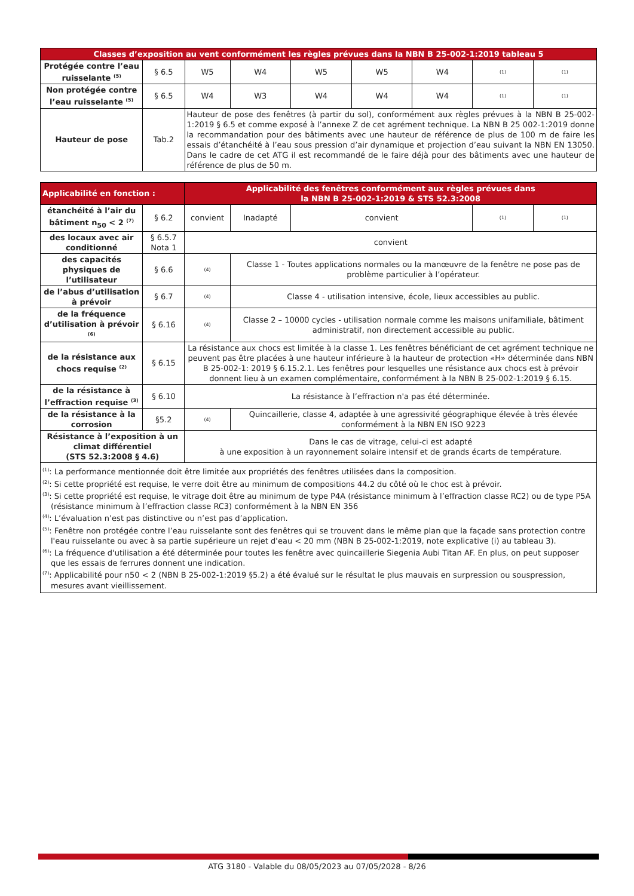| Classes d’exposition au vent conformément les règles prévues dans la NBN B 25-002-1:2019 tableau 5 | | | | | | | | |
| Protégée contre l’eau ruisselante <sup>(5)</sup> | § 6.5 | W5 | W4 | W5 | W5 | W4 | (1) | (1) |
| Non protégée contre l’eau ruisselante <sup>(5)</sup> | § 6.5 | W4 | W3 | W4 | W4 | W4 | (1) | (1) |
| Hauteur de pose | Tab.2 | Hauteur de pose des fenêtres (à partir du sol), conformément aux règles prévues à la NBN B 25-002-1:2019 § 6.5 et comme exposé à l’annexe Z de cet agrément technique. La NBN B 25 002-1:2019 donne la recommandation pour des bâtiments avec une hauteur de référence de plus de 100 m de faire les essais d’étanchéité à l’eau sous pression d’air dynamique et projection d’eau suivant la NBN EN 13050. Dans le cadre de cet ATG il est recommandé de le faire déjà pour des bâtiments avec une hauteur de référence de plus de 50 m. | | | | | | |
| Applicabilité en fonction : | | Applicabilité des fenêtres conformément aux règles prévues dans la NBN B 25-002-1:2019 & STS 52.3:2008 | | | | |
| étanchéité à l’air du bâtiment n<sub>50</sub> < 2 <sup>(7)</sup> | § 6.2 | convient | Inadapté | convient | (1) | (1) |
| des locaux avec air conditionné | § 6.5.7 Nota 1 | convient | | | | |
| des capacités physiques de l’utilisateur | § 6.6 | (4) | Classe 1 - Toutes applications normales ou la manœuvre de la fenêtre ne pose pas de problème particulier à l’opérateur. | | | |
| de l’abus d’utilisation à prévoir | § 6.7 | (4) | Classe 4 - utilisation intensive, école, lieux accessibles au public. | | | |
| de la fréquence d’utilisation à prévoir <sup>(6)</sup> | § 6.16 | (4) | Classe 2 – 10000 cycles - utilisation normale comme les maisons unifamiliale, bâtiment administratif, non directement accessible au public. | | | |
| de la résistance aux chocs requise <sup>(2)</sup> | § 6.15 | La résistance aux chocs est limitée à la classe 1. Les fenêtres bénéficiant de cet agrément technique ne peuvent pas être placées à une hauteur inférieure à la hauteur de protection «H» déterminée dans NBN B 25-002-1: 2019 § 6.15.2.1. Les fenêtres pour lesquelles une résistance aux chocs est à prévoir donnent lieu à un examen complémentaire, conformément à la NBN B 25-002-1:2019 § 6.15. | | | | |
| de la résistance à l’effraction requise <sup>(3)</sup> | § 6.10 | La résistance à l’effraction n'a pas été déterminée. | | | | |
| de la résistance à la corrosion | §5.2 | (4) | Quincaillerie, classe 4, adaptée à une agressivité géographique élevée à très élevée conformément à la NBN EN ISO 9223 | | | |
| Résistance à l’exposition à un climat différentiel (STS 52.3:2008 § 4.6) | | Dans le cas de vitrage, celui-ci est adapté à une exposition à un rayonnement solaire intensif et de grands écarts de température. | | | | |
| <sup>(1)</sup>: La performance mentionnée doit être limitée aux propriétés des fenêtres utilisées dans la composition. <sup>(2)</sup>: Si cette propriété est requise, le verre doit être au minimum de compositions 44.2 du côté où le choc est à prévoir. <sup>(3)</sup>: Si cette propriété est requise, le vitrage doit être au minimum de type P4A (résistance minimum à l’effraction classe RC2) ou de type P5A (résistance minimum à l’effraction classe RC3) conformément à la NBN EN 356 <sup>(4)</sup>: L’évaluation n’est pas distinctive ou n’est pas d’application. <sup>(5)</sup>: Fenêtre non protégée contre l’eau ruisselante sont des fenêtres qui se trouvent dans le même plan que la façade sans protection contre l'eau ruisselante ou avec à sa partie supérieure un rejet d'eau < 20 mm (NBN B 25-002-1:2019, note explicative (i) au tableau 3). <sup>(6)</sup>: La fréquence d'utilisation a été déterminée pour toutes les fenêtre avec quincaillerie Siegenia Aubi Titan AF. En plus, on peut supposer que les essais de ferrures donnent une indication. <sup>(7)</sup>: Applicabilité pour n50 < 2 (NBN B 25-002-1:2019 §5.2) a été évalué sur le résultat le plus mauvais en surpression ou souspression, mesures avant vieillissement. | | | | | | |
ATG 3180 - Valable du 08/05/2023 au 07/05/2028 - 8/26